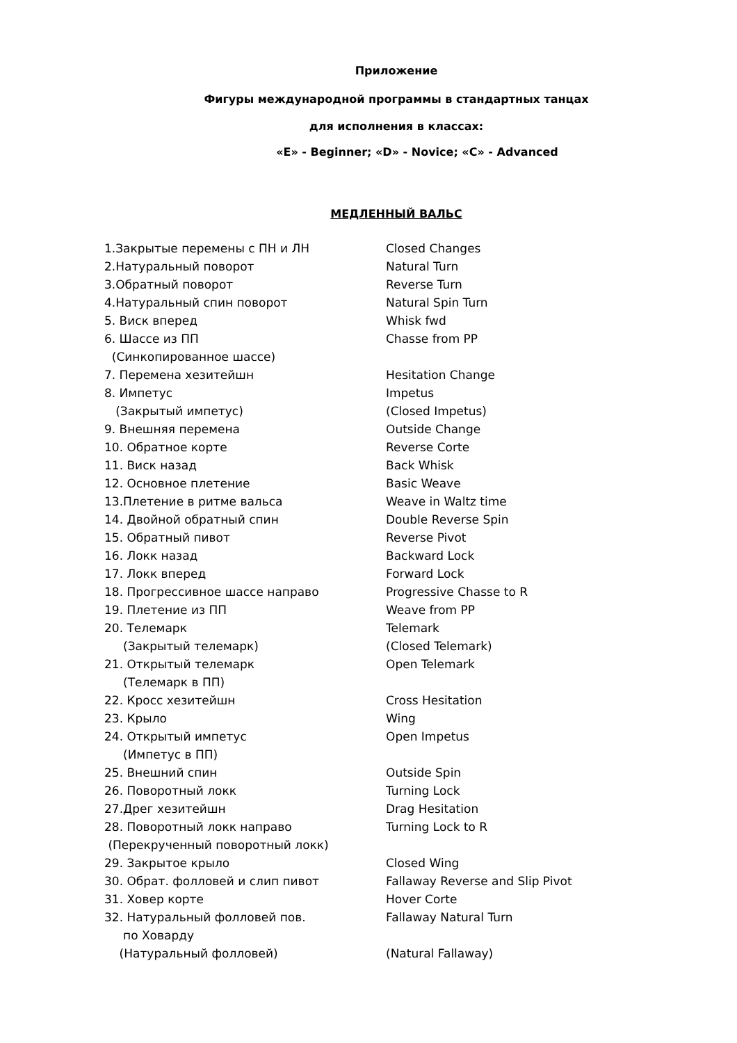Приложение
Фигуры международной программы в стандартных танцах
для исполнения в классах:
«E» - Beginner; «D» - Novice; «C» - Advanced
МЕДЛЕННЫЙ ВАЛЬС
| 1.Закрытые перемены с ПН и ЛН | Closed Changes |
| 2.Натуральный поворот | Natural Turn |
| 3.Обратный поворот | Reverse Turn |
| 4.Натуральный спин поворот | Natural Spin Turn |
| 5. Виск вперед | Whisk fwd |
| 6. Шассе из ПП | Chasse from PP |
| (Синкопированное шассе) | |
| 7. Перемена хезитейшн | Hesitation Change |
| 8. Импетус | Impetus |
| (Закрытый импетус) | (Closed Impetus) |
| 9. Внешняя перемена | Outside Change |
| 10. Обратное корте | Reverse Corte |
| 11. Виск назад | Back Whisk |
| 12. Основное плетение | Basic Weave |
| 13.Плетение в ритме вальса | Weave in Waltz time |
| 14. Двойной обратный спин | Double Reverse Spin |
| 15. Обратный пивот | Reverse Pivot |
| 16. Локк назад | Backward Lock |
| 17. Локк вперед | Forward Lock |
| 18. Прогрессивное шассе направо | Progressive Chasse to R |
| 19. Плетение из ПП | Weave from PP |
| 20. Телемарк | Telemark |
| (Закрытый телемарк) | (Closed Telemark) |
| 21. Открытый телемарк | Open Telemark |
| (Телемарк в ПП) | |
| 22. Кросс хезитейшн | Cross Hesitation |
| 23. Крыло | Wing |
| 24. Открытый импетус | Open Impetus |
| (Импетус в ПП) | |
| 25. Внешний спин | Outside Spin |
| 26. Поворотный локк | Turning Lock |
| 27.Дрег хезитейшн | Drag Hesitation |
| 28. Поворотный локк направо | Turning Lock to R |
| (Перекрученный поворотный локк) | |
| 29. Закрытое крыло | Closed Wing |
| 30. Обрат. фолловей и слип пивот | Fallaway Reverse and Slip Pivot |
| 31. Ховер корте | Hover Corte |
| 32. Натуральный фолловей пов. | Fallaway Natural Turn |
| по Ховарду | |
| (Натуральный фолловей) | (Natural Fallaway) |